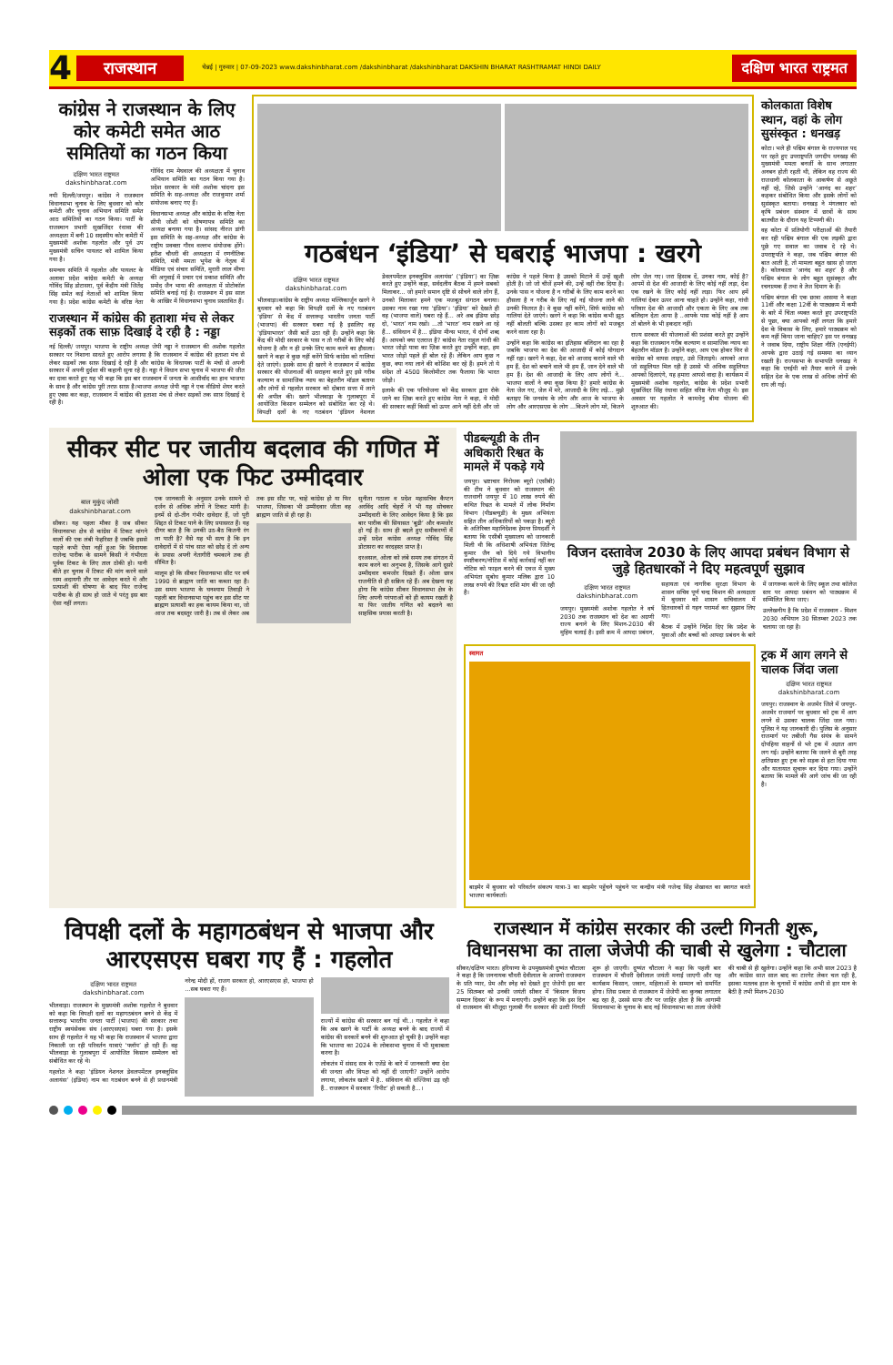4 राजस्थान चेन्नई | गुरुवार | 07-09-2023 www.dakshinbharat.com /dakshinbharat /dakshinbharat DAKSHIN BHARAT RASHTRAMAT HINDI DAILY दक्षिण भारत राष्ट्रमत
कांग्रेस ने राजस्थान के लिए कोर कमेटी समेत आठ समितियों का गठन किया
दक्षिण भारत राष्ट्रमत
dakshinbharat.com
नयी दिल्ली/जयपुर। कांग्रेस ने राजस्थान विधानसभा चुनाव के लिए बुधवार को कोर कमेटी और चुनाव अभियान समिति समेत आठ समितियों का गठन किया। पार्टी के राजस्थान प्रभारी सुखजिंदर रंधावा की अध्यक्षता में बनी 10 सदस्यीय कोर कमेटी में मुख्यमंत्री अशोक गहलोत और पूर्व उप मुख्यमंत्री सचिन पायलट को शामिल किया गया है।
समन्वय समिति में गहलोत और पायलट के अलावा प्रदेश कांग्रेस कमेटी के अध्यक्ष गोविंद सिंह डोटासरा, पूर्व केंद्रीय मंत्री जितेंद्र सिंह समेत कई नेताओं को शामिल किया गया है। प्रदेश कांग्रेस कमेटी के वरिष्ठ नेता गोविंद राम मेघवाल की अध्यक्षता में चुनाव अभियान समिति का गठन किया गया है। प्रदेश सरकार के मंत्री अशोक चांदना इस समिति के सह-अध्यक्ष और राजकुमार शर्मा संयोजक बनाए गए हैं।
विधानसभा अध्यक्ष और कांग्रेस के वरिष्ठ नेता सीपी जोशी को घोषणापत्र समिति का अध्यक्ष बनाया गया है। सांसद नीरज डांगी इस समिति के सह-अध्यक्ष और कांग्रेस के राष्ट्रीय प्रवक्ता गौरव वल्लभ संयोजक होंगे। हरीश चौधरी की अध्यक्षता में रणनीतिक समिति, मंत्री ममता भूपेश के नेतृत्व में मीडिया एवं संचार समिति, मुरारी लाल मीणा की अगुवाई में प्रचार एवं प्रकाश समिति और प्रमोद जैन भाया की अध्यक्षता में प्रोटोकॉल समिति बनाई गई है। राजस्थान में इस साल के आखिर में विधानसभा चुनाव प्रस्तावित हैं।
राजस्थान में कांग्रेस की हताशा मंच से लेकर सड़कों तक साफ़ दिखाई दे रही है : नड्डा
नई दिल्ली/ जयपुर। भाजपा के राष्ट्रीय अध्यक्ष जेपी नड्डा ने राजस्थान की अशोक गहलोत सरकार पर निशाना साधते हुए आरोप लगाया है कि राजस्थान में कांग्रेस की हताशा मंच से लेकर सड़कों तक साफ़ दिखाई दे रही है और कांग्रेस के विधायक पार्टी के मंचों से अपनी सरकार में अपनी दुर्दशा की कहानी सुना रहे है। नड्डा ने विधान सभा चुनाव में भाजपा की जीत का दावा करते हुए यह भी कहा कि इस बार राजस्थान में जनता के आशीर्वाद का हाथ भाजपा के साथ है और कांग्रेस पूरी तरफ़ साफ़ है।भाजपा अध्यक्ष जेपी नड्डा ने एक वीडियो शेयर करते हुए एक्स कर कहा, राजस्थान में कांग्रेस की हताशा मंच से लेकर सड़कों तक साफ़ दिखाई दे रही है।
गठबंधन ‘इंडिया’ से घबराई भाजपा : खरगे
दक्षिण भारत राष्ट्रमत
dakshinbharat.com
भीलवाड़ा।कांग्रेस के राष्ट्रीय अध्यक्ष मल्लिकार्जुन खरगे ने बुधवार को कहा कि विपक्षी दलों के नए गठबंधन ‘इंडिया’ से केंद्र में सत्तारूढ़ भारतीय जनता पार्टी (भाजपा) की सरकार घबरा गई है इसलिए वह ‘इंडियाभारत’ जैसी बातें उठा रही हैं। उन्होंने कहा कि केंद्र की मोदी सरकार के पास न तो गरीबों के लिए कोई योजना है और न ही उनके लिए काम करने का हौसला। खरगे ने कहा वे कुछ नहीं करेंगे सिर्फ कांग्रेस को गालियां देते जाएंगे। इसके साथ ही खरगे ने राजस्थान में कांग्रेस सरकार की योजनाओं की सराहना करते हुए इसे गरीब कल्याण व सामाजिक न्याय का बेहतरीन मॉडल बताया और लोगों से गहलोत सरकार को दोबारा सत्ता में लाने की अपील की। खरगे भीलवाड़ा के गुलाबपुरा में आयोजित किसान सम्मेलन को संबोधित कर रहे थे। विपक्षी दलों के नए गठबंधन ‘इंडियन नेशनल डेवलपमेंटल इनक्लूसिव अलायंस’ (‘इंडिया’) का ज़िक्र करते हुए उन्होंने कहा, सर्वदलीय बैठक में हमने सबको मिलाकर... जो हमारे समान दृष्टि से सोचने वाले लोग हैं, उनको मिलाकर हमने एक मजबूत संगठन बनाया। उसका नाम रखा गया ‘इंडिया’। ‘इंडिया’ को देखते ही वह (भाजपा वाले) घबरा रहे हैं... अरे अब इंडिया छोड़ दो, ‘भारत’ नाम रखो। ...तो ‘भारत’ नाम रखने आ रहे हैं... संविधान में है... इंडिया मीन्स भारत, ये दोनों शब्द हैं। आपको क्या एतराज है? कांग्रेस नेता राहुल गांधी की भारत जोड़ो यात्रा का ज़िक्र करते हुए उन्होंने कहा, हम भारत जोड़ो पहले ही बोल रहे हैं। लेकिन आप कुछ न कुछ, क्या नया लाने की कोशिश कर रहे हैं। हमने तो ये संदेश तो 4500 किलोमीटर तक फैलाया कि भारत जोड़ो।
इलाके की एक परियोजना को केंद्र सरकार द्वारा रोके जाने का ज़िक्र करते हुए कांग्रेस नेता ने कहा, ये मोदी की सरकार कहीं किसी को ऊपर आने नहीं देती और जो कांग्रेस ने पहले किया है उसको मिटाने में उन्हें खुशी होती है। जो जो चीजें हमने की, उन्हें वहीं रोक दिया है। उनके पास न योजना है न गरीबों के लिए काम करने का हौसला है न गरीब के लिए नई नई योजना लाने की उनकी फितरत है। वे कुछ नहीं करेंगे, सिर्फ कांग्रेस को गालियां देते जाएंगे। खरगे ने कहा कि कांग्रेस कभी झूठ नहीं बोलती बल्कि उसका हर काम लोगों को मजबूत करने वाला रहा है।
उन्होंने कहा कि कांग्रेस का इतिहास बलिदान का रहा है जबकि भाजपा का देश की आजादी में कोई योगदान नहीं रहा। खरगे ने कहा, देश को आजाद कराने वाले भी हम हैं, देश को बचाने वाले भी हम हैं, जान देने वाले भी हम हैं। देश की आजादी के लिए आप लोगों ने... भाजपा वालों ने क्या कुछ किया है? हमारे कांग्रेस के नेता जेल गए, जेल में मरे, आजादी के लिए लड़े... मुझे बताइए कि जनसंघ के लोग और आज के भाजपा के लोग और आरएसएस के लोग ...कितने लोग मरे, कितने लोग जेल गए। जरा हिसाब दें, उनका नाम, कोई है? आपमें से देश की आजादी के लिए कोई नहीं लड़ा, देश एक रखने के लिए कोई नहीं लड़ा। फिर आप हमें गालियां देकर ऊपर आना चाहते हो। उन्होंने कहा, गांधी परिवार देश की आजादी और एकता के लिए अब तक बलिदान देता आया है ..आपके पास कोई नहीं है आप तो बोलने के भी हकदार नहीं।
राज्य सरकार की योजनाओं की प्रशंसा करते हुए उन्होंने कहा कि राजस्थान गरीब कल्याण व सामाजिक न्याय का बेहतरीन मॉडल है। उन्होंने कहा, आप एक होकर फिर से कांग्रेस को वापस लाइए, उसे जिताइये। आपको आज जो सहूलियत मिल रही है उससे भी अधिक सहूलियत आपको दिलाएंगे, यह हमारा आपसे वादा है। कार्यक्रम में मुख्यमंत्री अशोक गहलोत, कांग्रेस के प्रदेश प्रभारी सुखजिंदर सिंह रंधावा सहित वरिष्ठ नेता मौजूद थे। इस अवसर पर गहलोत ने कामधेनु बीमा योजना की शुरुआत की।
कोलकाता विशेष स्थान, वहां के लोग सुसंस्कृत : धनखड़
कोटा। भले ही पश्चिम बंगाल के राज्यपाल पद पर रहते हुए उपराष्ट्रपति जगदीप धनखड़ की मुख्यमंत्री ममता बनर्जी के साथ लगातार अनबन होती रहती थी, लेकिन वह राज्य की राजधानी कोलकाता के आकर्षण से अछूते नहीं रहे, जिसे उन्होंने ‘आनंद का शहर’ कहकर संबोधित किया और इसके लोगों को सुसंस्कृत बताया। धनखड़ ने मंगलवार को कृषि प्रबंधन संस्थान में छात्रों के साथ बातचीत के दौरान यह टिप्पणी की।
वह कोटा में प्रतियोगी परीक्षाओं की तैयारी कर रही पश्चिम बंगाल की एक लड़की द्वारा पूछे गए सवाल का जवाब दे रहे थे। उपराष्ट्रपति ने कहा, जब पश्चिम बंगाल की बात आती है, तो मामला बहुत खास हो जाता है। कोलकाता ‘आनंद का शहर’ है और पश्चिम बंगाल के लोग बहुत सुसंस्कृत और रचनात्मक हैं तथा वे तेज दिमाग के हैं।
पश्चिम बंगाल की एक छात्रा आसमा ने कक्षा 11वीं और कक्षा 12वीं के पाठ्यक्रम में कमी के बारे में चिंता व्यक्त करते हुए उपराष्ट्रपति से पूछा, क्या आपको नहीं लगता कि हमारे देश के विकास के लिए, हमारे पाठ्यक्रम को कम नहीं किया जाना चाहिए? इस पर धनखड़ ने जवाब दिया, राष्ट्रीय शिक्षा नीति (एनईपी) आपके द्वारा उठाई गई समस्या का ध्यान रखती है। राज्यसभा के सभापति धनखड़ ने कहा कि एनईपी को तैयार करने में उनके सहित देश के एक लाख से अधिक लोगों की राय ली गई।
सीकर सीट पर जातीय बदलाव की गणित में ओला एक फिट उम्मीदवार
बाल मुकुंद जोशी
dakshinbharat.com
सीकर। यह पहला मौका है जब सीकर विधानसभा क्षेत्र से कांग्रेस में टिकट मांगने वालों की एक लंबी फेहरिस्त है जबकि इससे पहले कभी ऐसा नहीं हुआ कि विधायक राजेन्द्र पारीक के सामने किसी ने गंभीरता पूर्वक टिकट के लिए ताल ठोकी हो। यानी बीते हर चुनाव में टिकट की मांग करने वाले रस्म अदायगी तौर पर आवेदन करते थे और प्रत्याशी की घोषणा के बाद फिर राजेन्द्र पारीक के ही साथ हो जाते थे परंतु इस बार ऐसा नहीं लगता।
एक जानकारी के अनुसार उनके सामने दो दर्जन से अधिक लोगों ने टिकट मांगी है। इनमें से दो-तीन गंभीर दावेदार हैं, जो पूरी शिद्दत से टिकट पाने के लिए प्रयासरत हैं। यह दीगर बात है कि उनकी उठ-बैठ कितनी रंग ला पाती है? वैसे यह भी सत्य है कि इन दावेदारों में से पांच सात को छोड़ दें तो अन्य के प्रयास अपनी नेतागीरी चमकाने तक ही सीमित है।
मालूम हो कि सीकर विधानसभा सीट पर वर्ष 1990 से ब्राह्मण जाति का कब्जा रहा है। उस समय भाजपा के घनश्याम तिवाड़ी ने पहली बार विधानसभा पहुंच कर इस सीट पर ब्राह्मण प्रत्याशी का हक कायम किया था, जो आज तक बदस्तूर जारी है। तब से लेकर अब तक इस सीट पर, चाहे कांग्रेस हो या फिर भाजपा, जिसका भी उम्मीदवार जीता वह ब्राह्मण जाति से ही रहा है।
सुनीता गठाला व प्रदेश महासचिव कैप्टन अरविंद आदि चेहरों ने भी यह सोचकर उम्मीदवारी के लिए आवेदन किया है कि इस बार पारीक की सियासत ‘बूढी’ और कमजोर हो गई है। साथ ही बदले हुए समीकरणों में उन्हें प्रदेश कांग्रेस अध्यक्ष गोविंद सिंह डोटासरा का वरदहस्त प्राप्त है।
दरअसल, ओला को लंबे समय तक संगठन में काम करने का अनुभव है, जिसके आगे दूसरे उम्मीदवार कमजोर दिखते हैं। ओला छात्र राजनीति से ही सक्रिय रहे हैं। अब देखना यह होगा कि कांग्रेस सीकर विधानसभा क्षेत्र के लिए अपनी परंपराओं को ही कायम रखती है या फिर जातीय गणित को बदलने का साहसिक प्रयास करती है।
पीडब्ल्यूडी के तीन अधिकारी रिश्वत के मामले में पकड़े गये
जयपुर। भ्रष्टाचार निरोधक ब्यूरो (एसीबी) की टीम ने बुधवार को राजस्थान की राजधानी जयपुर में 10 लाख रुपये की कथित रिश्वत के मामले में लोक निर्माण विभाग (पीडब्ल्यूडी) के मुख्य अभियंता सहित तीन अधिकारियों को पकड़ा है। ब्यूरो के अतिरिक्त महानिदेशक हेमन्त प्रियदर्शी ने बताया कि एसीबी मुख्यालय को जानकारी मिली थी कि अधिशाषी अभियंता जितेन्द्र कुमार जैन को दिये गये विभागीय स्पष्टीकरण/नोटिस में कोई कार्रवाई नहीं कर नोटिस को फाइल करने की एवज में मुख्य अभियंता सुबोध कुमार मलिक द्वारा 10 लाख रुपये की रिश्वत राशि मांग की जा रही है।
विजन दस्तावेज 2030 के लिए आपदा प्रबंधन विभाग से जुड़े हितधारकों ने दिए महत्वपूर्ण सुझाव
दक्षिण भारत राष्ट्रमत
dakshinbharat.com
जयपुर। मुख्यमंत्री अशोक गहलोत ने वर्ष 2030 तक राजस्थान को देश का अग्रणी राज्य बनाने के लिए मिशन-2030 की मुहिम चलाई है। इसी क्रम में आपदा प्रबंधन, सहायता एवं नागरिक सुरक्षा विभाग के शासन सचिव पूर्ण चन्द्र किशन की अध्यक्षता में बुधवार को शासन सचिवालय में हितधारकों से गहन परामर्श कर सुझाव लिए गए।
बैठक में उन्होंने निर्देश दिए कि प्रदेश के युवाओं और बच्चों को आपदा प्रबंधन के बारे में जागरूक करने के लिए स्कूल तथा कॉलेज स्तर पर आपदा प्रबंधन को पाठ्यक्रम में सम्मिलित किया जाए।
उल्लेखनीय है कि प्रदेश में राजस्थान - मिशन 2030 अभियान 30 सितम्बर 2023 तक चलाया जा रहा है।
स्वागत
बाड़मेर में बुधवार को परिवर्तन संकल्प यात्रा-3 का बाड़मेर पहुँचने पहुंचने पर कन्द्रीय मंत्री गजेन्द्र सिंह शेखावत का स्वागत करते भाजपा कार्यकर्ता।
ट्रक में आग लगने से चालक जिंदा जला
दक्षिण भारत राष्ट्रमत
dakshinbharat.com
जयपुर। राजस्थान के अजमेर जिले में जयपुर-अजमेर राजमार्ग पर बुधवार को ट्रक में आग लगने से उसका चालक जिंदा जल गया। पुलिस ने यह जानकारी दी। पुलिस के अनुसार राजमार्ग पर तबीजी गैस संयंत्र के सामने दोपहिया वाहनों से भरे ट्रक में अज्ञात आग लग गई। उन्होंने बताया कि जलने से बुरी तरह क्षतिग्रस्त हुए ट्रक को सड़क से हटा दिया गया और यातायात सुचारू कर दिया गया। उन्होंने बताया कि मामले की आगे जांच की जा रही है।
विपक्षी दलों के महागठबंधन से भाजपा और आरएसएस घबरा गए हैं : गहलोत
दक्षिण भारत राष्ट्रमत
dakshinbharat.com
भीलवाड़ा। राजस्थान के मुख्यमंत्री अशोक गहलोत ने बुधवार को कहा कि विपक्षी दलों का महागठबंधन बनने से केंद्र में सत्तारूढ़ भारतीय जनता पार्टी (भाजपा) की सरकार तथा राष्ट्रीय स्वयंसेवक संघ (आरएसएस) घबरा गया है। इसके साथ ही गहलोत ने यह भी कहा कि राजस्थान में भाजपा द्वारा निकाली जा रही परिवर्तन यात्राएं ‘फ्लॉप’ हो रही हैं। वह भीलवाड़ा के गुलाबपुरा में आयोजित किसान सम्मेलन को संबोधित कर रहे थे।
गहलोत ने कहा ‘इंडियन नेशनल डेवलपमेंटल इनक्लूसिव अलायंस’ (इंडिया) नाम का गठबंधन बनने से ही प्रधानमंत्री नरेन्द्र मोदी हों, राजग सरकार हो, आरएसएस हो, भाजपा हो ...सब घबरा गए हैं।
राज्यों में कांग्रेस की सरकार बन गई थी..। गहलोत ने कहा कि अब खरगे के पार्टी के अध्यक्ष बनने के बाद राज्यों में कांग्रेस की सरकारें बनने की शुरुआत हो चुकी है। उन्होंने कहा कि भाजपा का 2024 के लोकसभा चुनाव में भी मुकाबला करना है।
लोकतंत्र में संसद सत्र के एजेंडे के बारे में जानकारी क्या देश की जनता और विपक्ष को नहीं दी जाएगी? उन्होंने आरोप लगाया, लोकतंत्र खतरे में है.. संविधान की धज्जियां उड़ रही हैं.. राजस्थान में सरकार ‘रिपीट’ हो सकती है...।
राजस्थान में कांग्रेस सरकार की उल्टी गिनती शुरू, विधानसभा का ताला जेजेपी की चाबी से खुलेगा : चौटाला
सीकर/दक्षिण भारत। हरियाणा के उपमुख्यमंत्री दुष्यंत चौटाला ने कहा है कि जननायक चौधरी देवीलाल के आपणो राजस्थान के प्रति प्यार, प्रेम और स्नेह को देखते हुए जेजेपी इस बार 25 सितम्बर को उनकी जयंती सीकर में ‘किसान विजय सम्मान दिवस’ के रूप में मनाएगी। उन्होंने कहा कि इस दिन से राजस्थान की मौजूदा गुलाबी गैंग सरकार की उल्टी गिनती शुरू हो जाएगी। दुष्यंत चौटाला ने कहा कि पहली बार राजस्थान में चौधरी देवीलाल जयंती मनाई जाएगी और यह कार्यक्रम किसान, जवान, महिलाओं के सम्मान को समर्पित होगा। जिस प्रकार से राजस्थान में जेजेपी का कुनबा लगातार बढ़ रहा है, उससे साफ तौर पर जाहिर होता है कि आगामी विधानसभा के चुनाव के बाद नई विधानसभा का ताला जेजेपी की चाबी से ही खुलेगा। उन्होंने कहा कि अभी साल 2023 है और कांग्रेस सात साल बाद का टारगेट लेकर चल रही है, इसका मतलब हाल के चुनावों में कांग्रेस अभी से हार मान के बैठी है तभी मिशन-2030